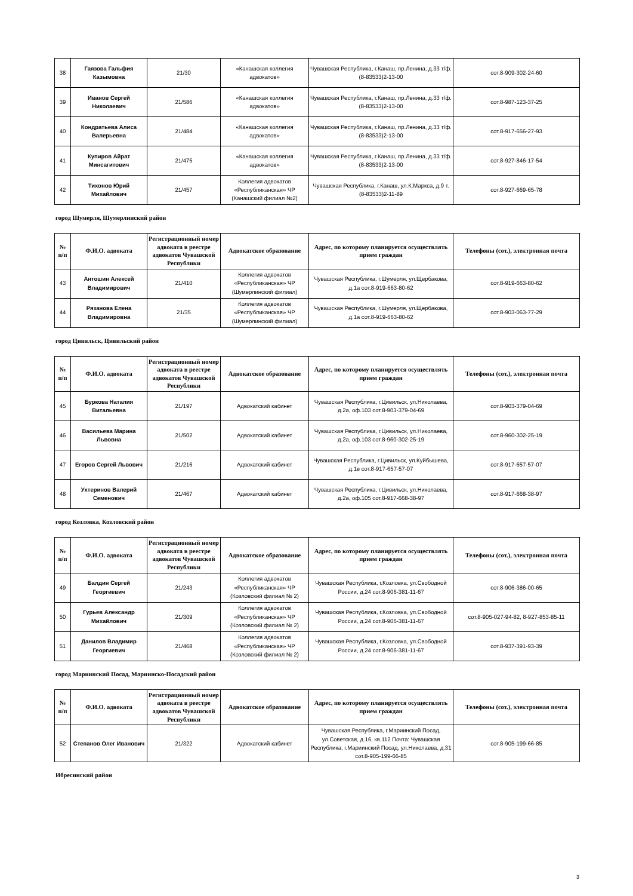| 38 | Гаязова Гальфия Казымовна | 21/30 | «Канашская коллегия адвокатов» | Чувашская Республика, г.Канаш, пр.Ленина, д.33 т/ф.(8-83533)2-13-00 | сот.8-909-302-24-60 |
| 39 | Иванов Сергей Николаевич | 21/586 | «Канашская коллегия адвокатов» | Чувашская Республика, г.Канаш, пр.Ленина, д.33 т/ф.(8-83533)2-13-00 | сот.8-987-123-37-25 |
| 40 | Кондратьева Алиса Валерьевна | 21/484 | «Канашская коллегия адвокатов» | Чувашская Республика, г.Канаш, пр.Ленина, д.33 т/ф.(8-83533)2-13-00 | сот.8-917-656-27-93 |
| 41 | Купиров Айрат Минсагитович | 21/475 | «Канашская коллегия адвокатов» | Чувашская Республика, г.Канаш, пр.Ленина, д.33 т/ф.(8-83533)2-13-00 | сот.8-927-846-17-54 |
| 42 | Тихонов Юрий Михайлович | 21/457 | Коллегия адвокатов «Республиканская» ЧР (Канашский филиал №2) | Чувашская Республика, г.Канаш, ул.К.Маркса, д.9 т.(8-83533)2-11-89 | сот.8-927-669-65-78 |
город Шумерля, Шумерлинский район
| № п/п | Ф.И.О. адвоката | Регистрационный номер адвоката в реестре адвокатов Чувашской Республики | Адвокатское образование | Адрес, по которому планируется осуществлять прием граждан | Телефоны (сот.), электронная почта |
| --- | --- | --- | --- | --- | --- |
| 43 | Антошин Алексей Владимирович | 21/410 | Коллегия адвокатов «Республиканская» ЧР (Шумерлинский филиал) | Чувашская Республика, г.Шумерля, ул.Щербакова, д.1а сот.8-919-663-80-62 | сот.8-919-663-80-62 |
| 44 | Рязанова Елена Владимировна | 21/35 | Коллегия адвокатов «Республиканская» ЧР (Шумерлинский филиал) | Чувашская Республика, г.Шумерля, ул.Щербакова, д.1а сот.8-919-663-80-62 | сот.8-903-063-77-29 |
город Цивильск, Цивильский район
| № п/п | Ф.И.О. адвоката | Регистрационный номер адвоката в реестре адвокатов Чувашской Республики | Адвокатское образование | Адрес, по которому планируется осуществлять прием граждан | Телефоны (сот.), электронная почта |
| --- | --- | --- | --- | --- | --- |
| 45 | Буркова Наталия Витальевна | 21/197 | Адвокатский кабинет | Чувашская Республика, г.Цивильск, ул.Николаева, д.2а, оф.103 сот.8-903-379-04-69 | сот.8-903-379-04-69 |
| 46 | Васильева Марина Львовна | 21/502 | Адвокатский кабинет | Чувашская Республика, г.Цивильск, ул.Николаева, д.2а, оф.103 сот.8-960-302-25-19 | сот.8-960-302-25-19 |
| 47 | Егоров Сергей Львович | 21/216 | Адвокатский кабинет | Чувашская Республика, г.Цивильск, ул.Куйбышева, д.1в сот.8-917-657-57-07 | сот.8-917-657-57-07 |
| 48 | Ухтеринов Валерий Семенович | 21/467 | Адвокатский кабинет | Чувашская Республика, г.Цивильск, ул.Николаева, д.2а, оф.105 сот.8-917-668-38-97 | сот.8-917-668-38-97 |
город Козловка, Козловский район
| № п/п | Ф.И.О. адвоката | Регистрационный номер адвоката в реестре адвокатов Чувашской Республики | Адвокатское образование | Адрес, по которому планируется осуществлять прием граждан | Телефоны (сот.), электронная почта |
| --- | --- | --- | --- | --- | --- |
| 49 | Балдин Сергей Георгиевич | 21/243 | Коллегия адвокатов «Республиканская» ЧР (Козловский филиал № 2) | Чувашская Республика, г.Козловка, ул.Свободной России, д.24 сот.8-906-381-11-67 | сот.8-906-386-00-65 |
| 50 | Гурьев Александр Михайлович | 21/309 | Коллегия адвокатов «Республиканская» ЧР (Козловский филиал № 2) | Чувашская Республика, г.Козловка, ул.Свободной России, д.24 сот.8-906-381-11-67 | сот.8-905-027-94-82, 8-927-853-85-11 |
| 51 | Данилов Владимир Георгиевич | 21/468 | Коллегия адвокатов «Республиканская» ЧР (Козловский филиал № 2) | Чувашская Республика, г.Козловка, ул.Свободной России, д.24 сот.8-906-381-11-67 | сот.8-937-391-93-39 |
город Мариинский Посад, Мариинско-Посадский район
| № п/п | Ф.И.О. адвоката | Регистрационный номер адвоката в реестре адвокатов Чувашской Республики | Адвокатское образование | Адрес, по которому планируется осуществлять прием граждан | Телефоны (сот.), электронная почта |
| --- | --- | --- | --- | --- | --- |
| 52 | Степанов Олег Иванович | 21/322 | Адвокатский кабинет | Чувашская Республика, г.Мариинский Посад, ул.Советская, д.16, кв.112 Почта: Чувашская Республика, г.Мариинский Посад, ул.Николаева, д.31 сот.8-905-199-66-85 | сот.8-905-199-66-85 |
Ибресинский район
3